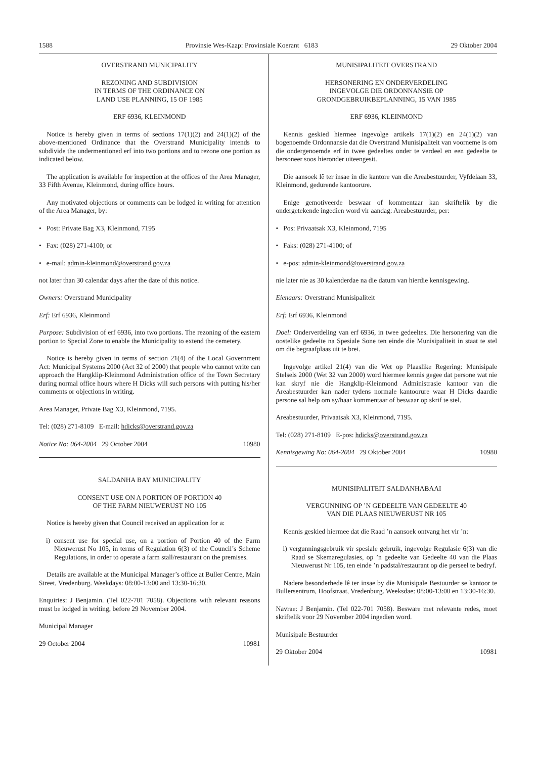1588 Provinsie Wes-Kaap: Provinsiale Koerant 6183 29 Oktober 2004
OVERSTRAND MUNICIPALITY
REZONING AND SUBDIVISION
IN TERMS OF THE ORDINANCE ON
LAND USE PLANNING, 15 OF 1985
ERF 6936, KLEINMOND
Notice is hereby given in terms of sections 17(1)(2) and 24(1)(2) of the above-mentioned Ordinance that the Overstrand Municipality intends to subdivide the undermentioned erf into two portions and to rezone one portion as indicated below.
The application is available for inspection at the offices of the Area Manager, 33 Fifth Avenue, Kleinmond, during office hours.
Any motivated objections or comments can be lodged in writing for attention of the Area Manager, by:
• Post: Private Bag X3, Kleinmond, 7195
• Fax: (028) 271-4100; or
• e-mail: admin-kleinmond@overstrand.gov.za
not later than 30 calendar days after the date of this notice.
Owners: Overstrand Municipality
Erf: Erf 6936, Kleinmond
Purpose: Subdivision of erf 6936, into two portions. The rezoning of the eastern portion to Special Zone to enable the Municipality to extend the cemetery.
Notice is hereby given in terms of section 21(4) of the Local Government Act: Municipal Systems 2000 (Act 32 of 2000) that people who cannot write can approach the Hangklip-Kleinmond Administration office of the Town Secretary during normal office hours where H Dicks will such persons with putting his/her comments or objections in writing.
Area Manager, Private Bag X3, Kleinmond, 7195.
Tel: (028) 271-8109 E-mail: hdicks@overstrand.gov.za
Notice No: 064-2004 29 October 2004 10980
SALDANHA BAY MUNICIPALITY
CONSENT USE ON A PORTION OF PORTION 40
OF THE FARM NIEUWERUST NO 105
Notice is hereby given that Council received an application for a:
i) consent use for special use, on a portion of Portion 40 of the Farm Nieuwerust No 105, in terms of Regulation 6(3) of the Council’s Scheme Regulations, in order to operate a farm stall/restaurant on the premises.
Details are available at the Municipal Manager’s office at Buller Centre, Main Street, Vredenburg. Weekdays: 08:00-13:00 and 13:30-16:30.
Enquiries: J Benjamin. (Tel 022-701 7058). Objections with relevant reasons must be lodged in writing, before 29 November 2004.
Municipal Manager
29 October 2004 10981
MUNISIPALITEIT OVERSTRAND
HERSONERING EN ONDERVERDELING
INGEVOLGE DIE ORDONNANSIE OP
GRONDGEBRUIKBEPLANNING, 15 VAN 1985
ERF 6936, KLEINMOND
Kennis geskied hiermee ingevolge artikels 17(1)(2) en 24(1)(2) van bogenoemde Ordonnansie dat die Overstrand Munisipaliteit van voorneme is om die ondergenoemde erf in twee gedeeltes onder te verdeel en een gedeelte te hersoneer soos hieronder uiteengesit.
Die aansoek lê ter insae in die kantore van die Areabestuurder, Vyfdelaan 33, Kleinmond, gedurende kantoorure.
Enige gemotiveerde beswaar of kommentaar kan skriftelik by die ondergetekende ingedien word vir aandag: Areabestuurder, per:
• Pos: Privaatsak X3, Kleinmond, 7195
• Faks: (028) 271-4100; of
• e-pos: admin-kleinmond@overstrand.gov.za
nie later nie as 30 kalenderdae na die datum van hierdie kennisgewing.
Eienaars: Overstrand Munisipaliteit
Erf: Erf 6936, Kleinmond
Doel: Onderverdeling van erf 6936, in twee gedeeltes. Die hersonering van die oostelike gedeelte na Spesiale Sone ten einde die Munisipaliteit in staat te stel om die begraafplaas uit te brei.
Ingevolge artikel 21(4) van die Wet op Plaaslike Regering: Munisipale Stelsels 2000 (Wet 32 van 2000) word hiermee kennis gegee dat persone wat nie kan skryf nie die Hangklip-Kleinmond Administrasie kantoor van die Areabestuurder kan nader tydens normale kantoorure waar H Dicks daardie persone sal help om sy/haar kommentaar of beswaar op skrif te stel.
Areabestuurder, Privaatsak X3, Kleinmond, 7195.
Tel: (028) 271-8109 E-pos: hdicks@overstrand.gov.za
Kennisgewing No: 064-2004 29 Oktober 2004 10980
MUNISIPALITEIT SALDANHABAAI
VERGUNNING OP ’N GEDEELTE VAN GEDEELTE 40
VAN DIE PLAAS NIEUWERUST NR 105
Kennis geskied hiermee dat die Raad ’n aansoek ontvang het vir ’n:
i) vergunningsgebruik vir spesiale gebruik, ingevolge Regulasie 6(3) van die Raad se Skemaregulasies, op ’n gedeelte van Gedeelte 40 van die Plaas Nieuwerust Nr 105, ten einde ’n padstal/restaurant op die perseel te bedryf.
Nadere besonderhede lê ter insae by die Munisipale Bestuurder se kantoor te Bullersentrum, Hoofstraat, Vredenburg. Weeksdae: 08:00-13:00 en 13:30-16:30.
Navrae: J Benjamin. (Tel 022-701 7058). Besware met relevante redes, moet skriftelik voor 29 November 2004 ingedien word.
Munisipale Bestuurder
29 Oktober 2004 10981